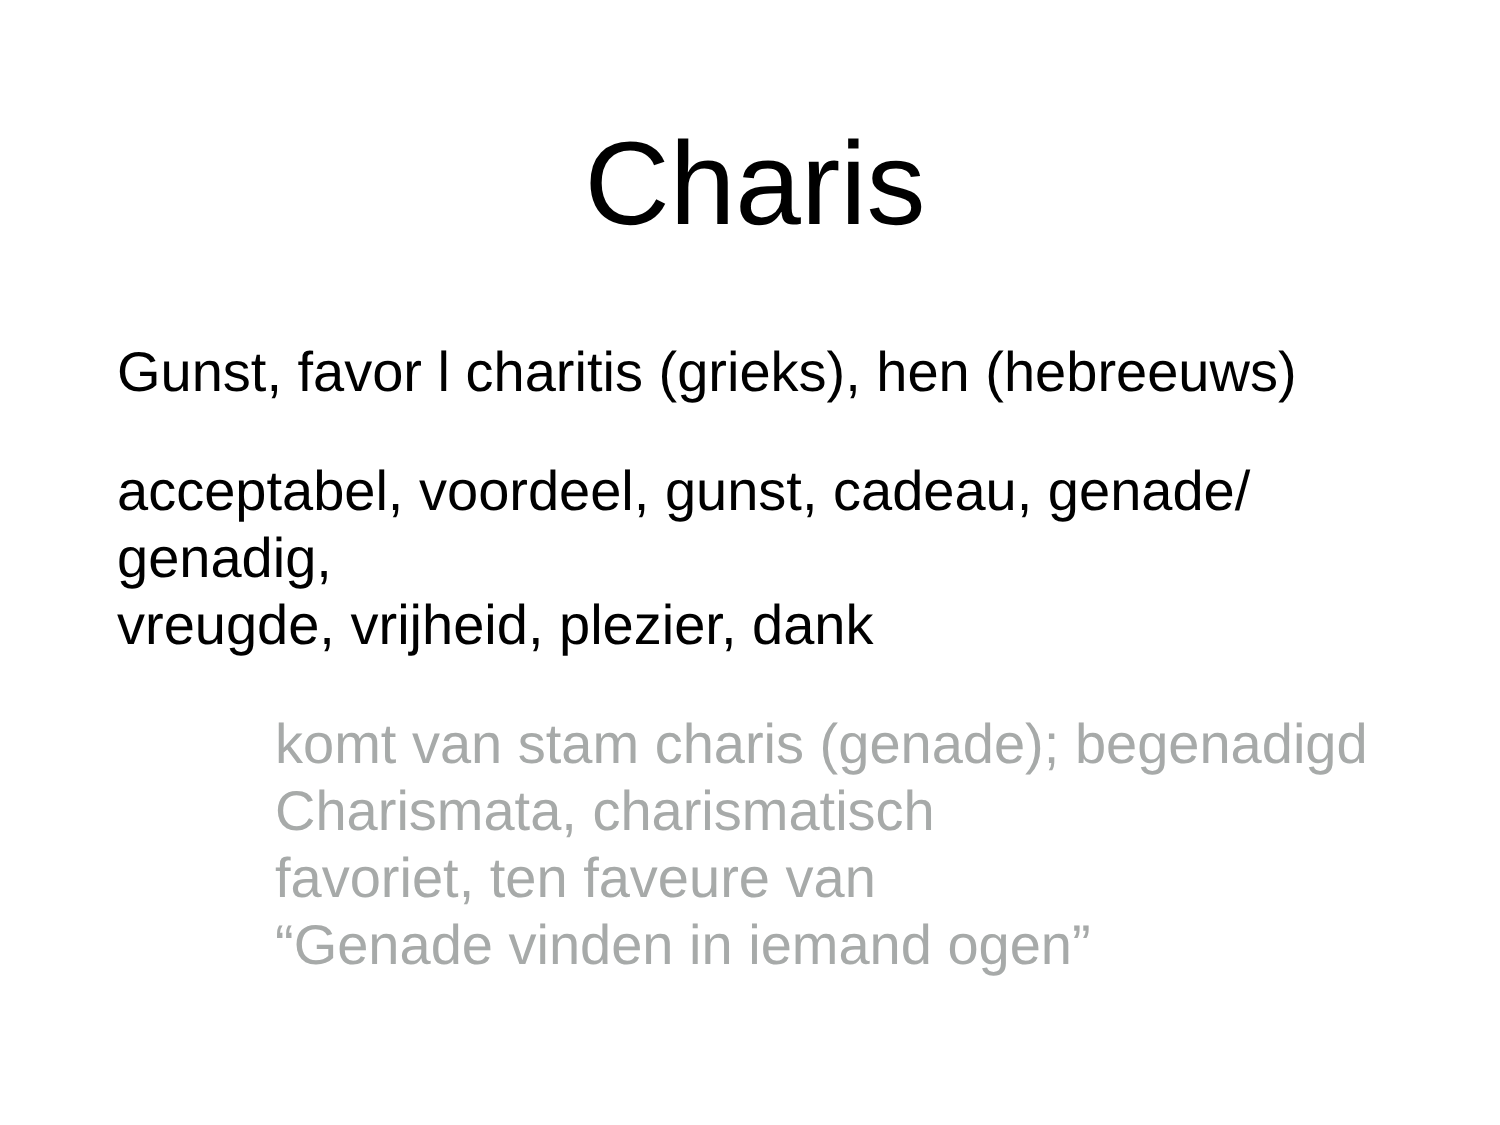Charis
Gunst, favor l charitis (grieks), hen (hebreeuws)
acceptabel, voordeel, gunst, cadeau, genade/
genadig,
vreugde, vrijheid, plezier, dank
komt van stam charis (genade); begenadigd
Charismata, charismatisch
favoriet, ten faveure van
“Genade vinden in iemand ogen”